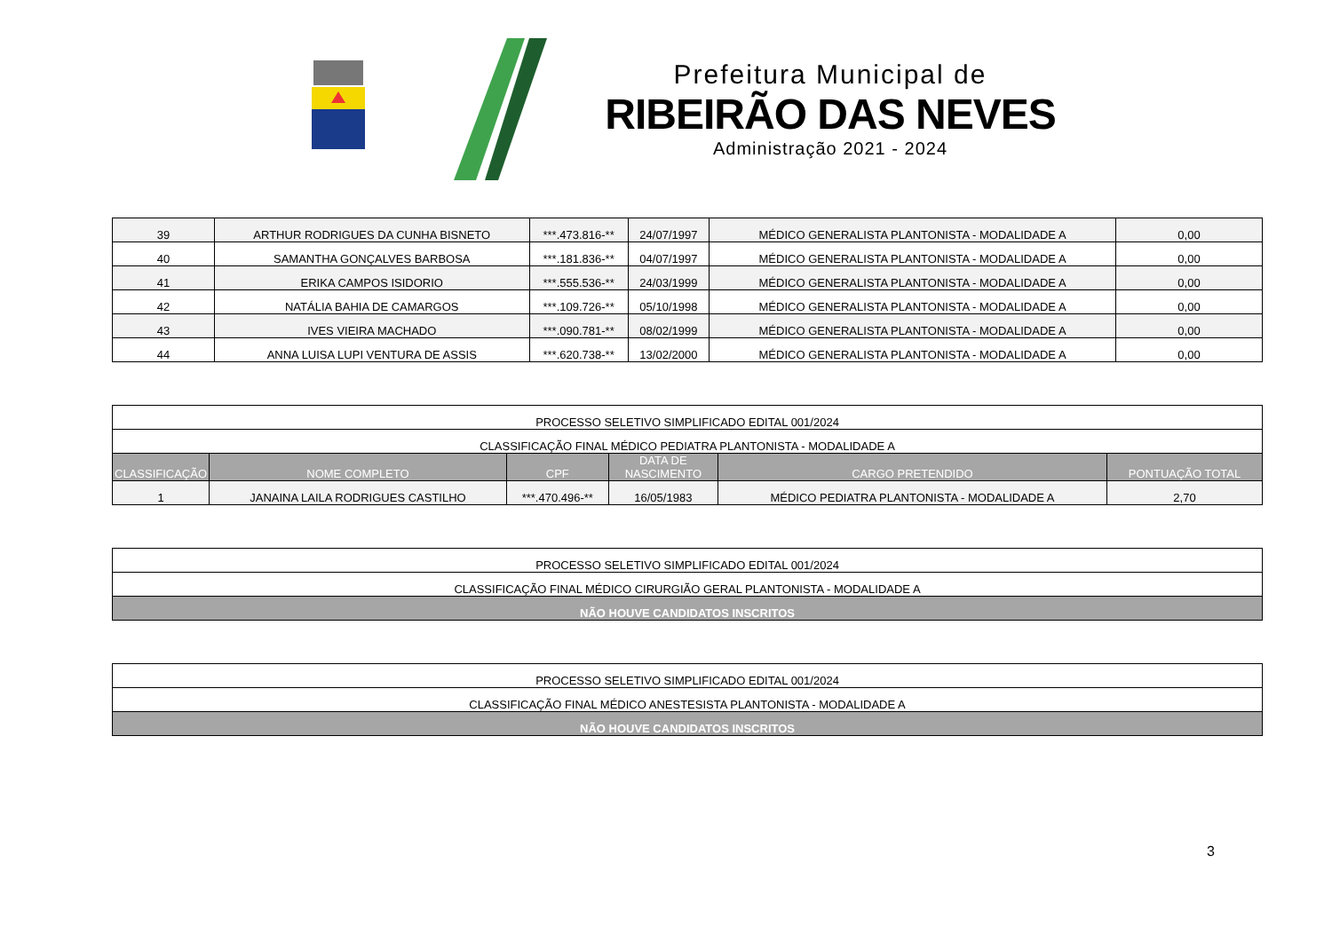Prefeitura Municipal de
RIBEIRÃO DAS NEVES
Administração 2021 - 2024
| 39 | ARTHUR RODRIGUES DA CUNHA BISNETO | ***.473.816-** | 24/07/1997 | MÉDICO GENERALISTA PLANTONISTA - MODALIDADE A | 0,00 |
| 40 | SAMANTHA GONÇALVES BARBOSA | ***.181.836-** | 04/07/1997 | MÉDICO GENERALISTA PLANTONISTA - MODALIDADE A | 0,00 |
| 41 | ERIKA CAMPOS ISIDORIO | ***.555.536-** | 24/03/1999 | MÉDICO GENERALISTA PLANTONISTA - MODALIDADE A | 0,00 |
| 42 | NATÁLIA BAHIA DE CAMARGOS | ***.109.726-** | 05/10/1998 | MÉDICO GENERALISTA PLANTONISTA - MODALIDADE A | 0,00 |
| 43 | IVES VIEIRA MACHADO | ***.090.781-** | 08/02/1999 | MÉDICO GENERALISTA PLANTONISTA - MODALIDADE A | 0,00 |
| 44 | ANNA LUISA LUPI VENTURA DE ASSIS | ***.620.738-** | 13/02/2000 | MÉDICO GENERALISTA PLANTONISTA - MODALIDADE A | 0,00 |
| PROCESSO SELETIVO SIMPLIFICADO EDITAL 001/2024 | | | | | |
| CLASSIFICAÇÃO FINAL MÉDICO PEDIATRA PLANTONISTA - MODALIDADE A | | | | | |
| CLASSIFICAÇÃO | NOME COMPLETO | CPF | DATA DE NASCIMENTO | CARGO PRETENDIDO | PONTUAÇÃO TOTAL |
| 1 | JANAINA LAILA RODRIGUES CASTILHO | ***.470.496-** | 16/05/1983 | MÉDICO PEDIATRA PLANTONISTA - MODALIDADE A | 2,70 |
| PROCESSO SELETIVO SIMPLIFICADO EDITAL 001/2024 |
| CLASSIFICAÇÃO FINAL MÉDICO CIRURGIÃO GERAL PLANTONISTA - MODALIDADE A |
| NÃO HOUVE CANDIDATOS INSCRITOS |
| PROCESSO SELETIVO SIMPLIFICADO EDITAL 001/2024 |
| CLASSIFICAÇÃO FINAL MÉDICO ANESTESISTA PLANTONISTA - MODALIDADE A |
| NÃO HOUVE CANDIDATOS INSCRITOS |
3